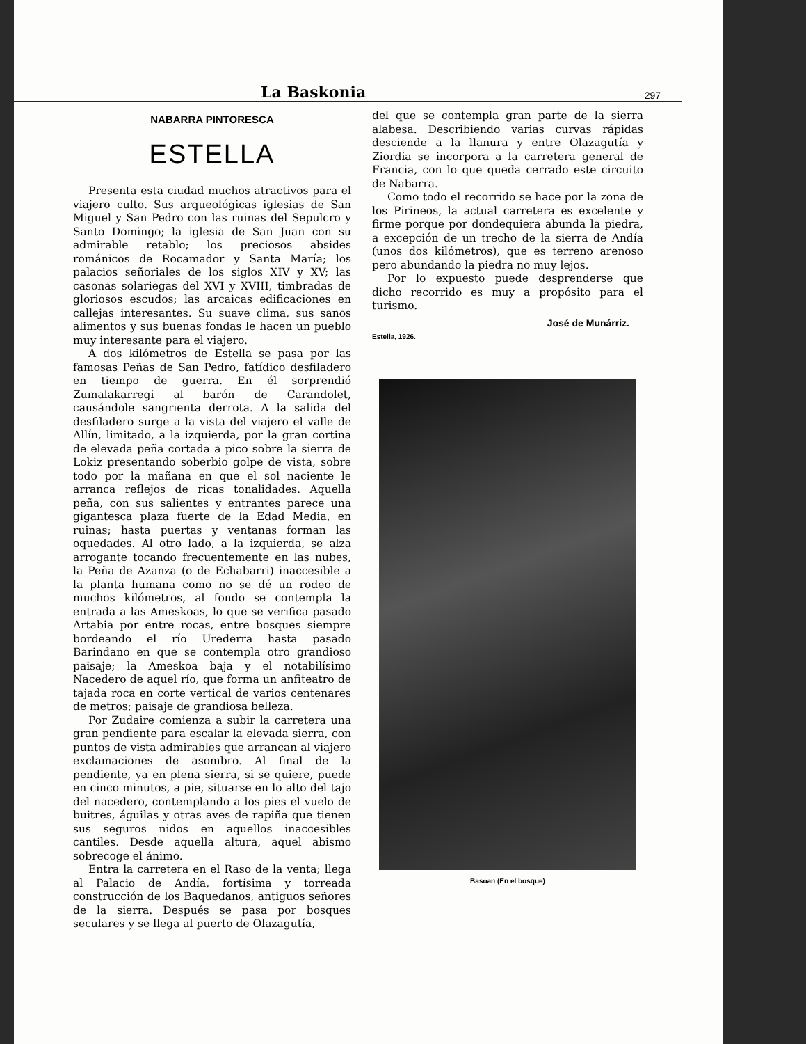La Baskonia 297
NABARRA PINTORESCA
ESTELLA
Presenta esta ciudad muchos atractivos para el viajero culto. Sus arqueológicas iglesias de San Miguel y San Pedro con las ruinas del Sepulcro y Santo Domingo; la iglesia de San Juan con su admirable retablo; los preciosos absides románicos de Rocamador y Santa María; los palacios señoriales de los siglos XIV y XV; las casonas solariegas del XVI y XVIII, timbradas de gloriosos escudos; las arcaicas edificaciones en callejas interesantes. Su suave clima, sus sanos alimentos y sus buenas fondas le hacen un pueblo muy interesante para el viajero.
A dos kilómetros de Estella se pasa por las famosas Peñas de San Pedro, fatídico desfiladero en tiempo de guerra. En él sorprendió Zumalakarregi al barón de Carandolet, causándole sangrienta derrota. A la salida del desfiladero surge a la vista del viajero el valle de Allín, limitado, a la izquierda, por la gran cortina de elevada peña cortada a pico sobre la sierra de Lokiz presentando soberbio golpe de vista, sobre todo por la mañana en que el sol naciente le arranca reflejos de ricas tonalidades. Aquella peña, con sus salientes y entrantes parece una gigantesca plaza fuerte de la Edad Media, en ruinas; hasta puertas y ventanas forman las oquedades. Al otro lado, a la izquierda, se alza arrogante tocando frecuentemente en las nubes, la Peña de Azanza (o de Echabarri) inaccesible a la planta humana como no se dé un rodeo de muchos kilómetros, al fondo se contempla la entrada a las Ameskoas, lo que se verifica pasado Artabia por entre rocas, entre bosques siempre bordeando el río Urederra hasta pasado Barindano en que se contempla otro grandioso paisaje; la Ameskoa baja y el notabilísimo Nacedero de aquel río, que forma un anfiteatro de tajada roca en corte vertical de varios centenares de metros; paisaje de grandiosa belleza.
Por Zudaire comienza a subir la carretera una gran pendiente para escalar la elevada sierra, con puntos de vista admirables que arrancan al viajero exclamaciones de asombro. Al final de la pendiente, ya en plena sierra, si se quiere, puede en cinco minutos, a pie, situarse en lo alto del tajo del nacedero, contemplando a los pies el vuelo de buitres, águilas y otras aves de rapiña que tienen sus seguros nidos en aquellos inaccesibles cantiles. Desde aquella altura, aquel abismo sobrecoge el ánimo.
Entra la carretera en el Raso de la venta; llega al Palacio de Andía, fortísima y torreada construcción de los Baquedanos, antiguos señores de la sierra. Después se pasa por bosques seculares y se llega al puerto de Olazagutía,
del que se contempla gran parte de la sierra alabesa. Describiendo varias curvas rápidas desciende a la llanura y entre Olazagutía y Ziordia se incorpora a la carretera general de Francia, con lo que queda cerrado este circuito de Nabarra.
Como todo el recorrido se hace por la zona de los Pirineos, la actual carretera es excelente y firme porque por dondequiera abunda la piedra, a excepción de un trecho de la sierra de Andía (unos dos kilómetros), que es terreno arenoso pero abundando la piedra no muy lejos.
Por lo expuesto puede desprenderse que dicho recorrido es muy a propósito para el turismo.
José de Munárriz.
Estella, 1926.
Basoan (En el bosque)